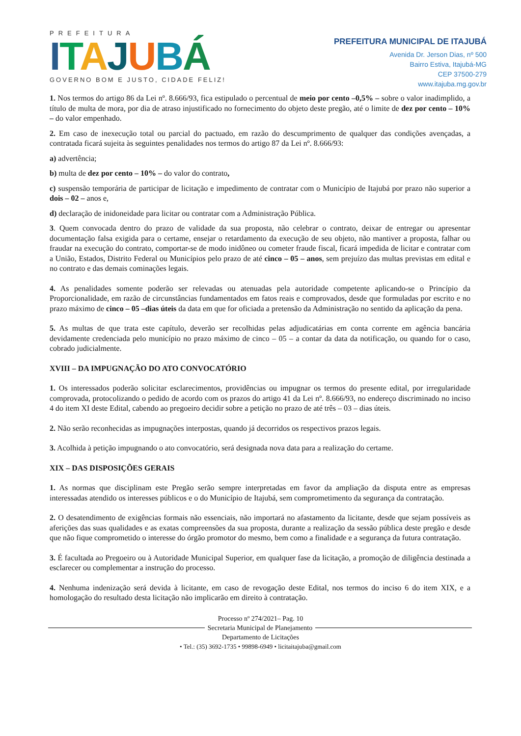PREFEITURA
ITAJUBÁ
GOVERNO BOM E JUSTO, CIDADE FELIZ!
PREFEITURA MUNICIPAL DE ITAJUBÁ
Avenida Dr. Jerson Dias, nº 500
Bairro Estiva, Itajubá-MG
CEP 37500-279
www.itajuba.mg.gov.br
1. Nos termos do artigo 86 da Lei nº. 8.666/93, fica estipulado o percentual de meio por cento –0,5% – sobre o valor inadimplido, a título de multa de mora, por dia de atraso injustificado no fornecimento do objeto deste pregão, até o limite de dez por cento – 10% – do valor empenhado.
2. Em caso de inexecução total ou parcial do pactuado, em razão do descumprimento de qualquer das condições avençadas, a contratada ficará sujeita às seguintes penalidades nos termos do artigo 87 da Lei nº. 8.666/93:
a) advertência;
b) multa de dez por cento – 10% – do valor do contrato,
c) suspensão temporária de participar de licitação e impedimento de contratar com o Município de Itajubá por prazo não superior a dois – 02 – anos e,
d) declaração de inidoneidade para licitar ou contratar com a Administração Pública.
3. Quem convocada dentro do prazo de validade da sua proposta, não celebrar o contrato, deixar de entregar ou apresentar documentação falsa exigida para o certame, ensejar o retardamento da execução de seu objeto, não mantiver a proposta, falhar ou fraudar na execução do contrato, comportar-se de modo inidôneo ou cometer fraude fiscal, ficará impedida de licitar e contratar com a União, Estados, Distrito Federal ou Municípios pelo prazo de até cinco – 05 – anos, sem prejuízo das multas previstas em edital e no contrato e das demais cominações legais.
4. As penalidades somente poderão ser relevadas ou atenuadas pela autoridade competente aplicando-se o Princípio da Proporcionalidade, em razão de circunstâncias fundamentados em fatos reais e comprovados, desde que formuladas por escrito e no prazo máximo de cinco – 05 –dias úteis da data em que for oficiada a pretensão da Administração no sentido da aplicação da pena.
5. As multas de que trata este capítulo, deverão ser recolhidas pelas adjudicatárias em conta corrente em agência bancária devidamente credenciada pelo município no prazo máximo de cinco – 05 – a contar da data da notificação, ou quando for o caso, cobrado judicialmente.
XVIII – DA IMPUGNAÇÃO DO ATO CONVOCATÓRIO
1. Os interessados poderão solicitar esclarecimentos, providências ou impugnar os termos do presente edital, por irregularidade comprovada, protocolizando o pedido de acordo com os prazos do artigo 41 da Lei nº. 8.666/93, no endereço discriminado no inciso 4 do item XI deste Edital, cabendo ao pregoeiro decidir sobre a petição no prazo de até três – 03 – dias úteis.
2. Não serão reconhecidas as impugnações interpostas, quando já decorridos os respectivos prazos legais.
3. Acolhida à petição impugnando o ato convocatório, será designada nova data para a realização do certame.
XIX – DAS DISPOSIÇÕES GERAIS
1. As normas que disciplinam este Pregão serão sempre interpretadas em favor da ampliação da disputa entre as empresas interessadas atendido os interesses públicos e o do Município de Itajubá, sem comprometimento da segurança da contratação.
2. O desatendimento de exigências formais não essenciais, não importará no afastamento da licitante, desde que sejam possíveis as aferições das suas qualidades e as exatas compreensões da sua proposta, durante a realização da sessão pública deste pregão e desde que não fique comprometido o interesse do órgão promotor do mesmo, bem como a finalidade e a segurança da futura contratação.
3. É facultada ao Pregoeiro ou à Autoridade Municipal Superior, em qualquer fase da licitação, a promoção de diligência destinada a esclarecer ou complementar a instrução do processo.
4. Nenhuma indenização será devida à licitante, em caso de revogação deste Edital, nos termos do inciso 6 do item XIX, e a homologação do resultado desta licitação não implicarão em direito à contratação.
Processo nº 274/2021– Pag. 10
Secretaria Municipal de Planejamento
Departamento de Licitações
• Tel.: (35) 3692-1735 • 99898-6949 • licitaitajuba@gmail.com